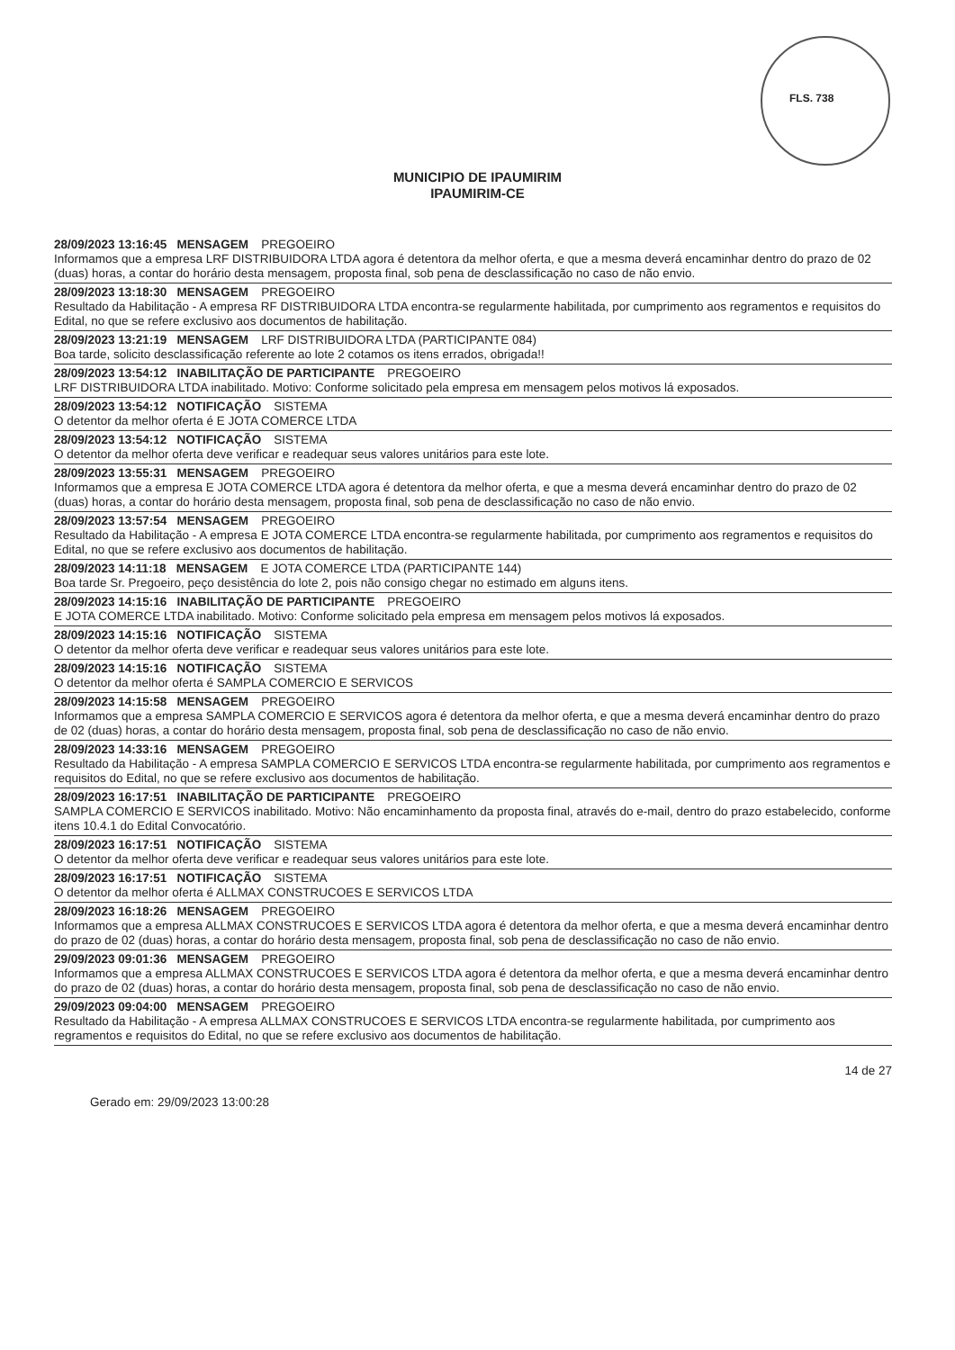FLS. 738
MUNICIPIO DE IPAUMIRIM
IPAUMIRIM-CE
28/09/2023 13:16:45 MENSAGEM PREGOEIRO
Informamos que a empresa LRF DISTRIBUIDORA LTDA agora é detentora da melhor oferta, e que a mesma deverá encaminhar dentro do prazo de 02 (duas) horas, a contar do horário desta mensagem, proposta final, sob pena de desclassificação no caso de não envio.
28/09/2023 13:18:30 MENSAGEM PREGOEIRO
Resultado da Habilitação - A empresa RF DISTRIBUIDORA LTDA encontra-se regularmente habilitada, por cumprimento aos regramentos e requisitos do Edital, no que se refere exclusivo aos documentos de habilitação.
28/09/2023 13:21:19 MENSAGEM LRF DISTRIBUIDORA LTDA (PARTICIPANTE 084)
Boa tarde, solicito desclassificação referente ao lote 2 cotamos os itens errados, obrigada!!
28/09/2023 13:54:12 INABILITAÇÃO DE PARTICIPANTE PREGOEIRO
LRF DISTRIBUIDORA LTDA inabilitado. Motivo: Conforme solicitado pela empresa em mensagem pelos motivos lá exposados.
28/09/2023 13:54:12 NOTIFICAÇÃO SISTEMA
O detentor da melhor oferta é E JOTA COMERCE LTDA
28/09/2023 13:54:12 NOTIFICAÇÃO SISTEMA
O detentor da melhor oferta deve verificar e readequar seus valores unitários para este lote.
28/09/2023 13:55:31 MENSAGEM PREGOEIRO
Informamos que a empresa E JOTA COMERCE LTDA agora é detentora da melhor oferta, e que a mesma deverá encaminhar dentro do prazo de 02 (duas) horas, a contar do horário desta mensagem, proposta final, sob pena de desclassificação no caso de não envio.
28/09/2023 13:57:54 MENSAGEM PREGOEIRO
Resultado da Habilitação - A empresa E JOTA COMERCE LTDA encontra-se regularmente habilitada, por cumprimento aos regramentos e requisitos do Edital, no que se refere exclusivo aos documentos de habilitação.
28/09/2023 14:11:18 MENSAGEM E JOTA COMERCE LTDA (PARTICIPANTE 144)
Boa tarde Sr. Pregoeiro, peço desistência do lote 2, pois não consigo chegar no estimado em alguns itens.
28/09/2023 14:15:16 INABILITAÇÃO DE PARTICIPANTE PREGOEIRO
E JOTA COMERCE LTDA inabilitado. Motivo: Conforme solicitado pela empresa em mensagem pelos motivos lá exposados.
28/09/2023 14:15:16 NOTIFICAÇÃO SISTEMA
O detentor da melhor oferta deve verificar e readequar seus valores unitários para este lote.
28/09/2023 14:15:16 NOTIFICAÇÃO SISTEMA
O detentor da melhor oferta é SAMPLA COMERCIO E SERVICOS
28/09/2023 14:15:58 MENSAGEM PREGOEIRO
Informamos que a empresa SAMPLA COMERCIO E SERVICOS agora é detentora da melhor oferta, e que a mesma deverá encaminhar dentro do prazo de 02 (duas) horas, a contar do horário desta mensagem, proposta final, sob pena de desclassificação no caso de não envio.
28/09/2023 14:33:16 MENSAGEM PREGOEIRO
Resultado da Habilitação - A empresa SAMPLA COMERCIO E SERVICOS LTDA encontra-se regularmente habilitada, por cumprimento aos regramentos e requisitos do Edital, no que se refere exclusivo aos documentos de habilitação.
28/09/2023 16:17:51 INABILITAÇÃO DE PARTICIPANTE PREGOEIRO
SAMPLA COMERCIO E SERVICOS inabilitado. Motivo: Não encaminhamento da proposta final, através do e-mail, dentro do prazo estabelecido, conforme itens 10.4.1 do Edital Convocatório.
28/09/2023 16:17:51 NOTIFICAÇÃO SISTEMA
O detentor da melhor oferta deve verificar e readequar seus valores unitários para este lote.
28/09/2023 16:17:51 NOTIFICAÇÃO SISTEMA
O detentor da melhor oferta é ALLMAX CONSTRUCOES E SERVICOS LTDA
28/09/2023 16:18:26 MENSAGEM PREGOEIRO
Informamos que a empresa ALLMAX CONSTRUCOES E SERVICOS LTDA agora é detentora da melhor oferta, e que a mesma deverá encaminhar dentro do prazo de 02 (duas) horas, a contar do horário desta mensagem, proposta final, sob pena de desclassificação no caso de não envio.
29/09/2023 09:01:36 MENSAGEM PREGOEIRO
Informamos que a empresa ALLMAX CONSTRUCOES E SERVICOS LTDA agora é detentora da melhor oferta, e que a mesma deverá encaminhar dentro do prazo de 02 (duas) horas, a contar do horário desta mensagem, proposta final, sob pena de desclassificação no caso de não envio.
29/09/2023 09:04:00 MENSAGEM PREGOEIRO
Resultado da Habilitação - A empresa ALLMAX CONSTRUCOES E SERVICOS LTDA encontra-se regularmente habilitada, por cumprimento aos regramentos e requisitos do Edital, no que se refere exclusivo aos documentos de habilitação.
14 de 27
Gerado em: 29/09/2023 13:00:28